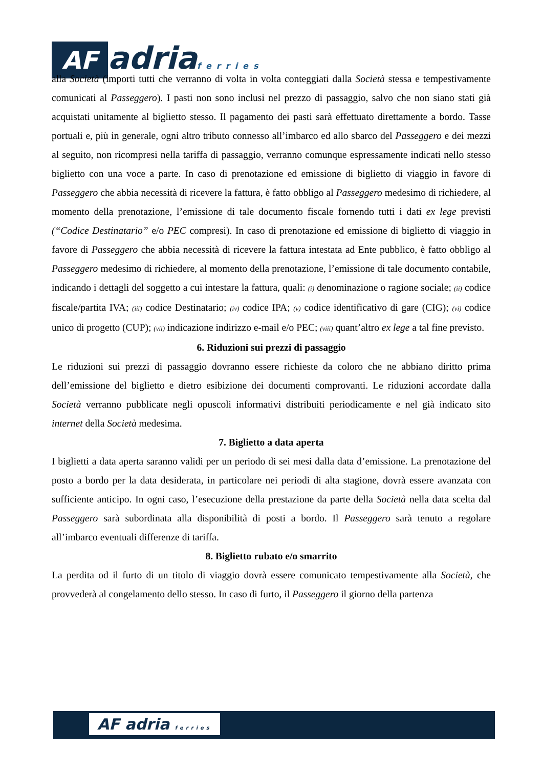AF adria ferries
alla Società (importi tutti che verranno di volta in volta conteggiati dalla Società stessa e tempestivamente comunicati al Passeggero). I pasti non sono inclusi nel prezzo di passaggio, salvo che non siano stati già acquistati unitamente al biglietto stesso. Il pagamento dei pasti sarà effettuato direttamente a bordo. Tasse portuali e, più in generale, ogni altro tributo connesso all’imbarco ed allo sbarco del Passeggero e dei mezzi al seguito, non ricompresi nella tariffa di passaggio, verranno comunque espressamente indicati nello stesso biglietto con una voce a parte. In caso di prenotazione ed emissione di biglietto di viaggio in favore di Passeggero che abbia necessità di ricevere la fattura, è fatto obbligo al Passeggero medesimo di richiedere, al momento della prenotazione, l’emissione di tale documento fiscale fornendo tutti i dati ex lege previsti (“Codice Destinatario” e/o PEC compresi). In caso di prenotazione ed emissione di biglietto di viaggio in favore di Passeggero che abbia necessità di ricevere la fattura intestata ad Ente pubblico, è fatto obbligo al Passeggero medesimo di richiedere, al momento della prenotazione, l’emissione di tale documento contabile, indicando i dettagli del soggetto a cui intestare la fattura, quali: (i) denominazione o ragione sociale; (ii) codice fiscale/partita IVA; (iii) codice Destinatario; (iv) codice IPA; (v) codice identificativo di gare (CIG); (vi) codice unico di progetto (CUP); (vii) indicazione indirizzo e-mail e/o PEC; (viii) quant’altro ex lege a tal fine previsto.
6. Riduzioni sui prezzi di passaggio
Le riduzioni sui prezzi di passaggio dovranno essere richieste da coloro che ne abbiano diritto prima dell’emissione del biglietto e dietro esibizione dei documenti comprovanti. Le riduzioni accordate dalla Società verranno pubblicate negli opuscoli informativi distribuiti periodicamente e nel già indicato sito internet della Società medesima.
7. Biglietto a data aperta
I biglietti a data aperta saranno validi per un periodo di sei mesi dalla data d’emissione. La prenotazione del posto a bordo per la data desiderata, in particolare nei periodi di alta stagione, dovrà essere avanzata con sufficiente anticipo. In ogni caso, l’esecuzione della prestazione da parte della Società nella data scelta dal Passeggero sarà subordinata alla disponibilità di posti a bordo. Il Passeggero sarà tenuto a regolare all’imbarco eventuali differenze di tariffa.
8. Biglietto rubato e/o smarrito
La perdita od il furto di un titolo di viaggio dovrà essere comunicato tempestivamente alla Società, che provvederà al congelamento dello stesso. In caso di furto, il Passeggero il giorno della partenza
AF adria ferries